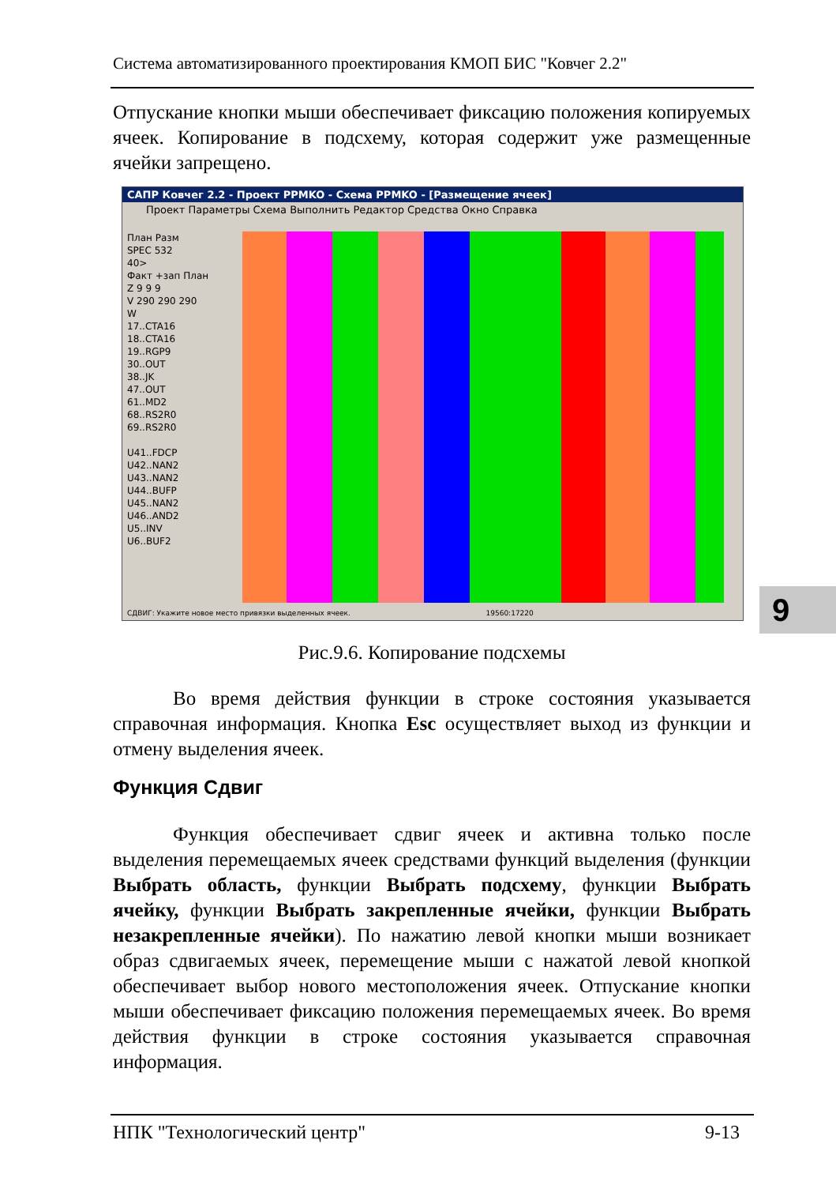Система автоматизированного проектирования КМОП БИС "Ковчег 2.2"
Отпускание кнопки мыши обеспечивает фиксацию положения копируемых ячеек. Копирование в подсхему, которая содержит уже размещенные ячейки запрещено.
САПР Ковчег 2.2 - Проект PPMKO - Схема PPMKO - [Размещение ячеек]
Проект Параметры Схема Выполнить Редактор Средства Окно Справка
План Разм
SPEC 532
40>
Факт +зап План
Z 9 9 9
V 290 290 290
W
17..CTA16
18..CTA16
19..RGP9
30..OUT
38..JK
47..OUT
61..MD2
68..RS2R0
69..RS2R0
U41..FDCP
U42..NAN2
U43..NAN2
U44..BUFP
U45..NAN2
U46..AND2
U5..INV
U6..BUF2
СДВИГ: Укажите новое место привязки выделенных ячеек. 19560:17220
9
Рис.9.6. Копирование подсхемы
Во время действия функции в строке состояния указывается справочная информация. Кнопка Esc осуществляет выход из функции и отмену выделения ячеек.
Функция Сдвиг
Функция обеспечивает сдвиг ячеек и активна только после выделения перемещаемых ячеек средствами функций выделения (функции Выбрать область, функции Выбрать подсхему, функции Выбрать ячейку, функции Выбрать закрепленные ячейки, функции Выбрать незакрепленные ячейки). По нажатию левой кнопки мыши возникает образ сдвигаемых ячеек, перемещение мыши с нажатой левой кнопкой обеспечивает выбор нового местоположения ячеек. Отпускание кнопки мыши обеспечивает фиксацию положения перемещаемых ячеек. Во время действия функции в строке состояния указывается справочная информация.
НПК "Технологический центр" 9-13